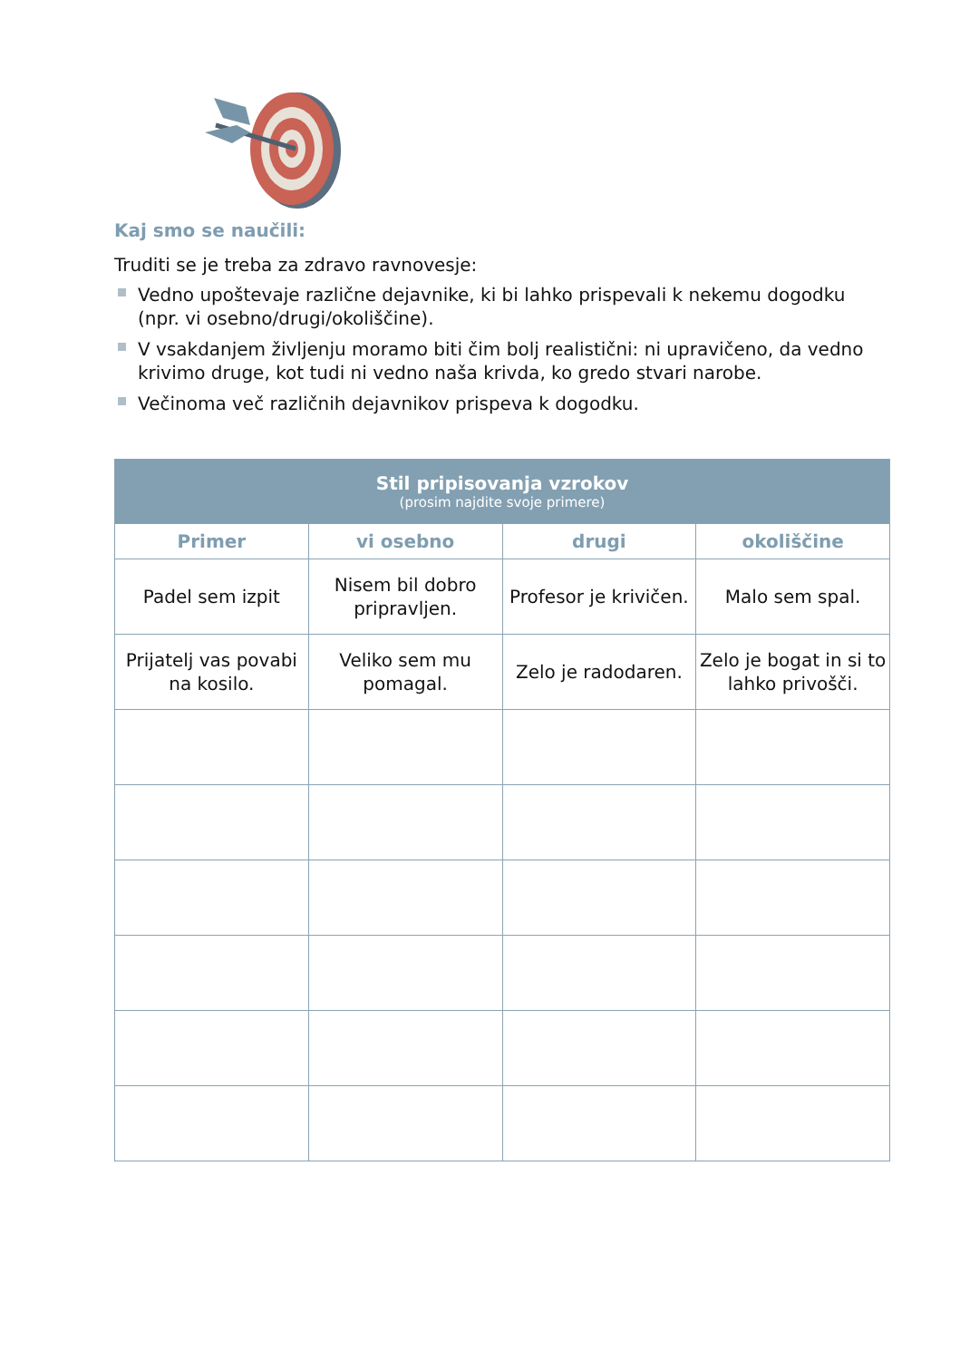Kaj smo se naučili:
Truditi se je treba za zdravo ravnovesje:
Vedno upoštevaje različne dejavnike, ki bi lahko prispevali k nekemu dogodku (npr. vi osebno/drugi/okoliščine).
V vsakdanjem življenju moramo biti čim bolj realistični: ni upravičeno, da vedno krivimo druge, kot tudi ni vedno naša krivda, ko gredo stvari narobe.
Večinoma več različnih dejavnikov prispeva k dogodku.
| Stil pripisovanja vzrokov (prosim najdite svoje primere) | | | |
| --- | --- | --- | --- |
| Primer | vi osebno | drugi | okoliščine |
| Padel sem izpit | Nisem bil dobro pripravljen. | Profesor je krivičen. | Malo sem spal. |
| Prijatelj vas povabi na kosilo. | Veliko sem mu pomagal. | Zelo je radodaren. | Zelo je bogat in si to lahko privošči. |